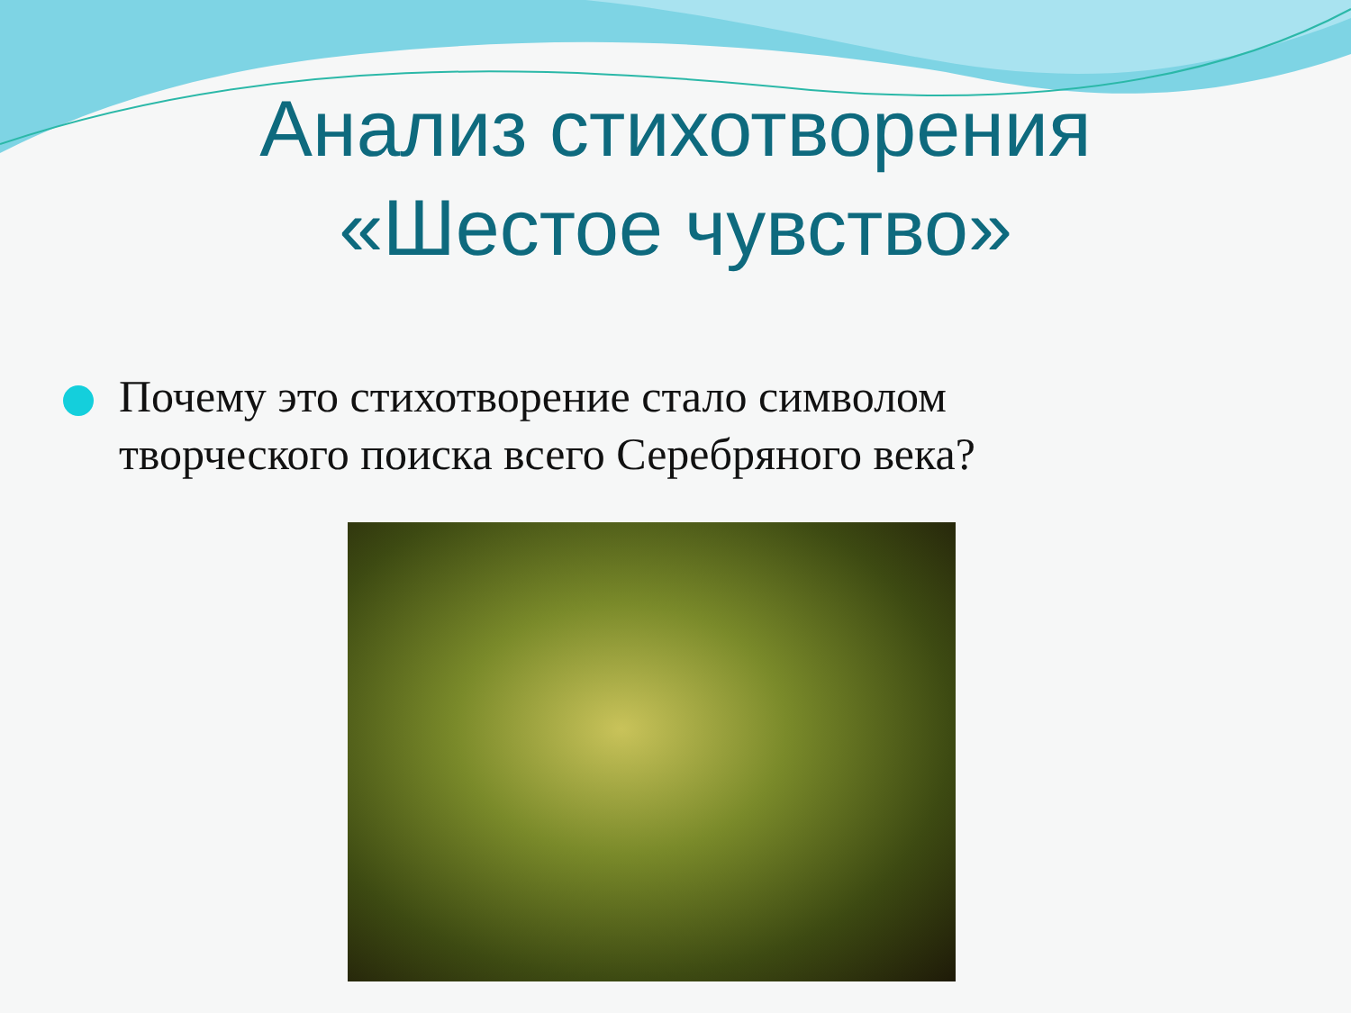Анализ стихотворения «Шестое чувство»
Почему это стихотворение стало символом творческого поиска всего Серебряного века?